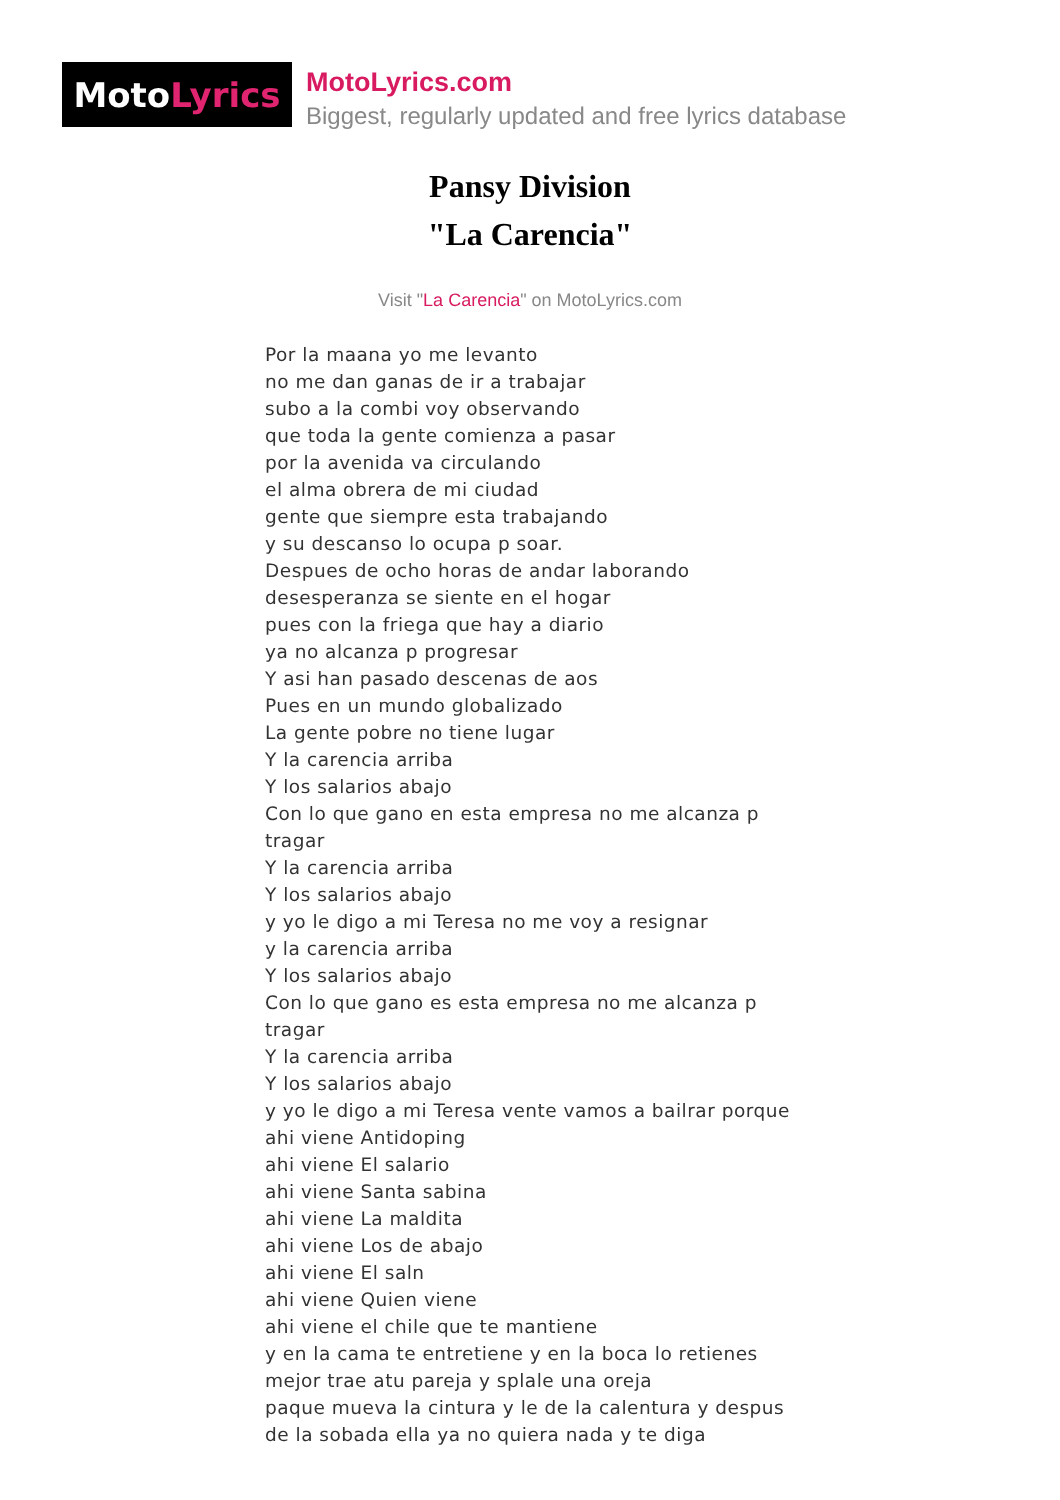Moto Lyrics
MotoLyrics.com
Biggest, regularly updated and free lyrics database
Pansy Division
"La Carencia"
Visit "La Carencia" on MotoLyrics.com
Por la maana yo me levanto
no me dan ganas de ir a trabajar
subo a la combi voy observando
que toda la gente comienza a pasar
por la avenida va circulando
el alma obrera de mi ciudad
gente que siempre esta trabajando
y su descanso lo ocupa p soar.
Despues de ocho horas de andar laborando
desesperanza se siente en el hogar
pues con la friega que hay a diario
ya no alcanza p progresar
Y asi han pasado descenas de aos
Pues en un mundo globalizado
La gente pobre no tiene lugar
Y la carencia arriba
Y los salarios abajo
Con lo que gano en esta empresa no me alcanza p tragar
Y la carencia arriba
Y los salarios abajo
y yo le digo a mi Teresa no me voy a resignar
y la carencia arriba
Y los salarios abajo
Con lo que gano es esta empresa no me alcanza p tragar
Y la carencia arriba
Y los salarios abajo
y yo le digo a mi Teresa vente vamos a bailrar porque
ahi viene Antidoping
ahi viene El salario
ahi viene Santa sabina
ahi viene La maldita
ahi viene Los de abajo
ahi viene El saln
ahi viene Quien viene
ahi viene el chile que te mantiene
y en la cama te entretiene y en la boca lo retienes
mejor trae atu pareja y splale una oreja
paque mueva la cintura y le de la calentura y despus
de la sobada ella ya no quiera nada y te diga